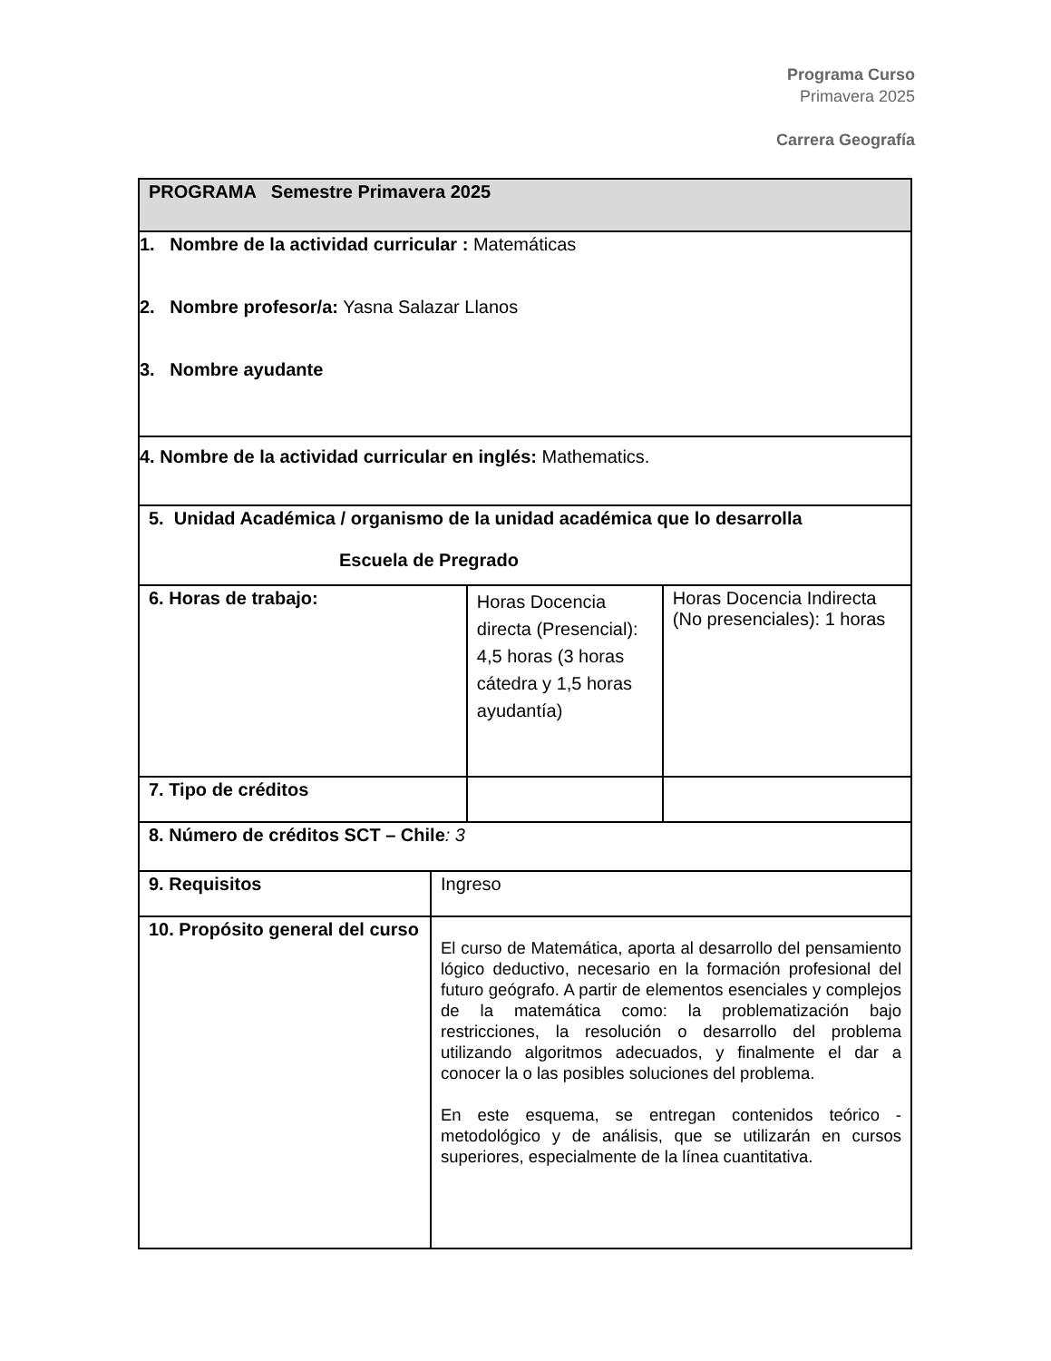Programa Curso
Primavera 2025
Carrera Geografía
| PROGRAMA Semestre Primavera 2025 | | | |
| 1. Nombre de la actividad curricular : Matemáticas 2. Nombre profesor/a: Yasna Salazar Llanos 3. Nombre ayudante | | | |
| 4. Nombre de la actividad curricular en inglés: Mathematics. | | | |
| 5. Unidad Académica / organismo de la unidad académica que lo desarrolla Escuela de Pregrado | | | |
| 6. Horas de trabajo: | | Horas Docencia directa (Presencial): 4,5 horas (3 horas cátedra y 1,5 horas ayudantía) | Horas Docencia Indirecta (No presenciales): 1 horas |
| 7. Tipo de créditos | | | |
| 8. Número de créditos SCT – Chile : 3 | | | |
| 9. Requisitos | Ingreso | | |
| 10. Propósito general del curso | El curso de Matemática, aporta al desarrollo del pensamiento lógico deductivo, necesario en la formación profesional del futuro geógrafo. A partir de elementos esenciales y complejos de la matemática como: la problematización bajo restricciones, la resolución o desarrollo del problema utilizando algoritmos adecuados, y finalmente el dar a conocer la o las posibles soluciones del problema. En este esquema, se entregan contenidos teórico - metodológico y de análisis, que se utilizarán en cursos superiores, especialmente de la línea cuantitativa. | | |